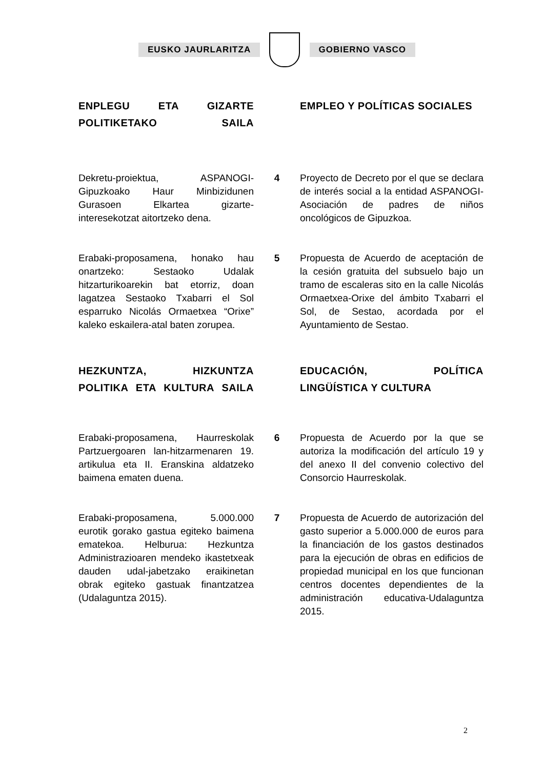EUSKO JAURLARITZA GOBIERNO VASCO
ENPLEGU ETA GIZARTE POLITIKETAKO SAILA
EMPLEO Y POLÍTICAS SOCIALES
Dekretu-proiektua, ASPANOGI-Gipuzkoako Haur Minbizidunen Gurasoen Elkartea gizarte-interesekotzat aitortzeko dena.
4 Proyecto de Decreto por el que se declara de interés social a la entidad ASPANOGI-Asociación de padres de niños oncológicos de Gipuzkoa.
Erabaki-proposamena, honako hau onartzeko: Sestaoko Udalak hitzarturikoarekin bat etorriz, doan lagatzea Sestaoko Txabarri el Sol esparruko Nicolás Ormaetxea “Orixe” kaleko eskailera-atal baten zorupea.
5 Propuesta de Acuerdo de aceptación de la cesión gratuita del subsuelo bajo un tramo de escaleras sito en la calle Nicolás Ormaetxea-Orixe del ámbito Txabarri el Sol, de Sestao, acordada por el Ayuntamiento de Sestao.
HEZKUNTZA, HIZKUNTZA POLITIKA ETA KULTURA SAILA
EDUCACIÓN, POLÍTICA LINGÜÍSTICA Y CULTURA
Erabaki-proposamena, Haurreskolak Partzuergoaren lan-hitzarmenaren 19. artikulua eta II. Eranskina aldatzeko baimena ematen duena.
6 Propuesta de Acuerdo por la que se autoriza la modificación del artículo 19 y del anexo II del convenio colectivo del Consorcio Haurreskolak.
Erabaki-proposamena, 5.000.000 eurotik gorako gastua egiteko baimena ematekoa. Helburua: Hezkuntza Administrazioaren mendeko ikastetxeak dauden udal-jabetzako eraikinetan obrak egiteko gastuak finantzatzea (Udalaguntza 2015).
7 Propuesta de Acuerdo de autorización del gasto superior a 5.000.000 de euros para la financiación de los gastos destinados para la ejecución de obras en edificios de propiedad municipal en los que funcionan centros docentes dependientes de la administración educativa-Udalaguntza 2015.
2